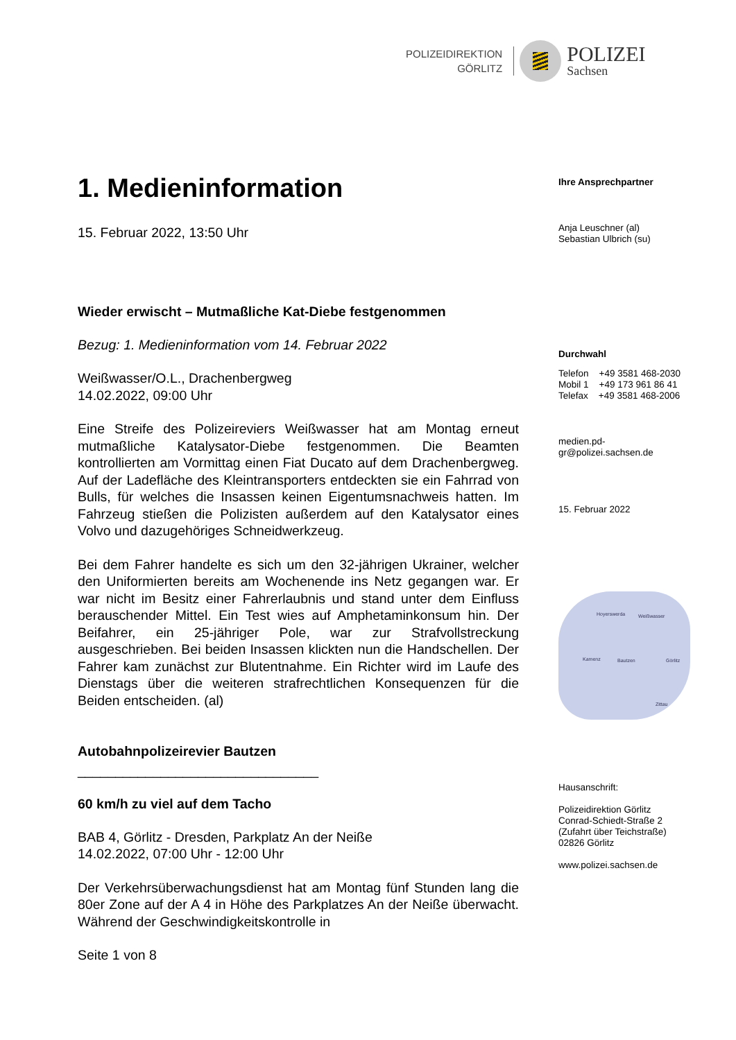POLIZEIDIREKTION
GÖRLITZ
POLIZEI
Sachsen
1. Medieninformation
15. Februar 2022, 13:50 Uhr
Wieder erwischt – Mutmaßliche Kat-Diebe festgenommen
Bezug: 1. Medieninformation vom 14. Februar 2022
Weißwasser/O.L., Drachenbergweg
14.02.2022, 09:00 Uhr
Eine Streife des Polizeireviers Weißwasser hat am Montag erneut mutmaßliche Katalysator-Diebe festgenommen. Die Beamten kontrollierten am Vormittag einen Fiat Ducato auf dem Drachenbergweg. Auf der Ladefläche des Kleintransporters entdeckten sie ein Fahrrad von Bulls, für welches die Insassen keinen Eigentumsnachweis hatten. Im Fahrzeug stießen die Polizisten außerdem auf den Katalysator eines Volvo und dazugehöriges Schneidwerkzeug.
Bei dem Fahrer handelte es sich um den 32-jährigen Ukrainer, welcher den Uniformierten bereits am Wochenende ins Netz gegangen war. Er war nicht im Besitz einer Fahrerlaubnis und stand unter dem Einfluss berauschender Mittel. Ein Test wies auf Amphetaminkonsum hin. Der Beifahrer, ein 25-jähriger Pole, war zur Strafvollstreckung ausgeschrieben. Bei beiden Insassen klickten nun die Handschellen. Der Fahrer kam zunächst zur Blutentnahme. Ein Richter wird im Laufe des Dienstags über die weiteren strafrechtlichen Konsequenzen für die Beiden entscheiden. (al)
Autobahnpolizeirevier Bautzen
________________________________
60 km/h zu viel auf dem Tacho
BAB 4, Görlitz - Dresden, Parkplatz An der Neiße
14.02.2022, 07:00 Uhr - 12:00 Uhr
Der Verkehrsüberwachungsdienst hat am Montag fünf Stunden lang die 80er Zone auf der A 4 in Höhe des Parkplatzes An der Neiße überwacht. Während der Geschwindigkeitskontrolle in
Seite 1 von 8
Ihre Ansprechpartner
Anja Leuschner (al)
Sebastian Ulbrich (su)
Durchwahl
Telefon +49 3581 468-2030
Mobil 1 +49 173 961 86 41
Telefax +49 3581 468-2006
medien.pd-
gr@polizei.sachsen.de
15. Februar 2022
Hoyerswerda Weißwasser
Kamenz Bautzen Görlitz
Zittau
Hausanschrift:
Polizeidirektion Görlitz
Conrad-Schiedt-Straße 2
(Zufahrt über Teichstraße)
02826 Görlitz
www.polizei.sachsen.de